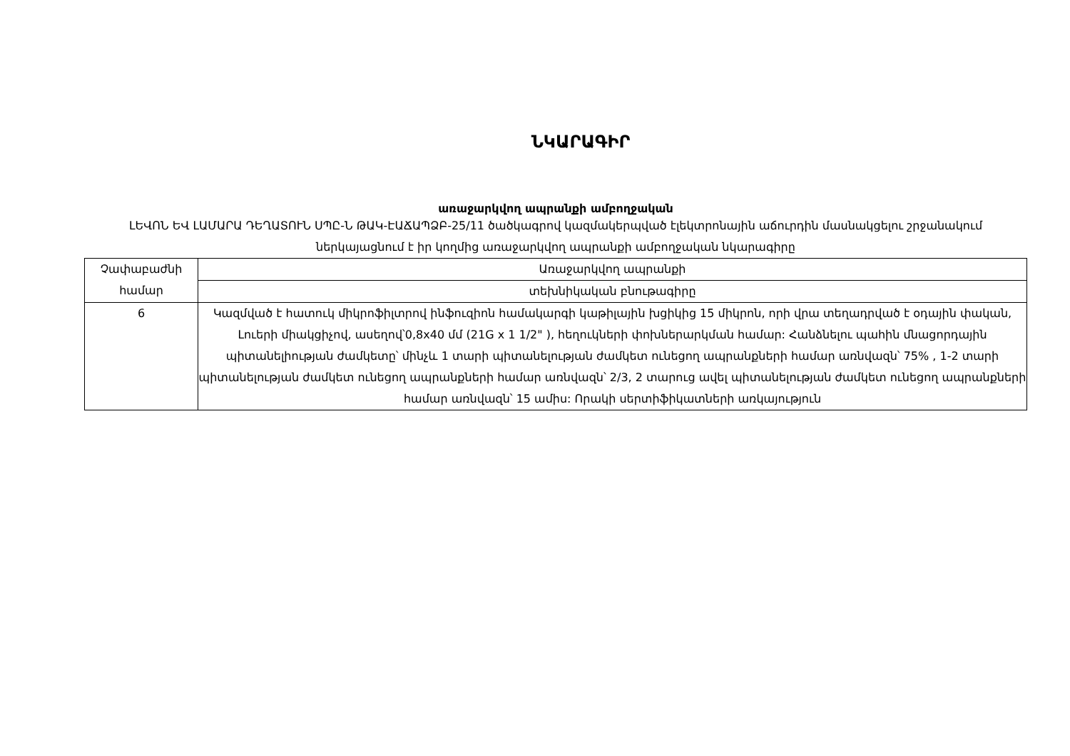ՆԿԱՐԱԳԻՐ
առաջարկվող ապրանքի ամբողջական
ԼԵՎՈՆ ԵՎ ԼԱՄԱՐԱ ԴԵՂԱՏՈՒՆ ՍՊԸ-Ն ԹԱԿ-ԷԱՃԱՊՁԲ-25/11 ծածկագրով կազմակերպված էլեկտրոնային աճուրդին մասնակցելու շրջանակում ներկայացնում է իր կողմից առաջարկվող ապրանքի ամբողջական նկարագիրը
| Չափաբաժնի համար | Առաջարկվող ապրանքի |
| | տեխնիկական բնութագիրը |
| 6 | Կազմված է հատուկ միկրոֆիլտրով ինֆուզիոն համակարգի կաթիլային խցիկից 15 միկրոն, որի վրա տեղադրված է օդային փական, Լուերի միակցիչով, ասեղով՝0,8x40 մմ (21G x 1 1/2" ), հեղուկների փոխներարկման համար: Հանձնելու պահին մնացորդային պիտանելիության ժամկետը՝ մինչև 1 տարի պիտանելության ժամկետ ունեցող ապրանքների համար առնվազն՝ 75% , 1-2 տարի պիտանելության ժամկետ ունեցող ապրանքների համար առնվազն՝ 2/3, 2 տարուց ավել պիտանելության ժամկետ ունեցող ապրանքների համար առնվազն՝ 15 ամիս: Որակի սերտիֆիկատների առկայություն |